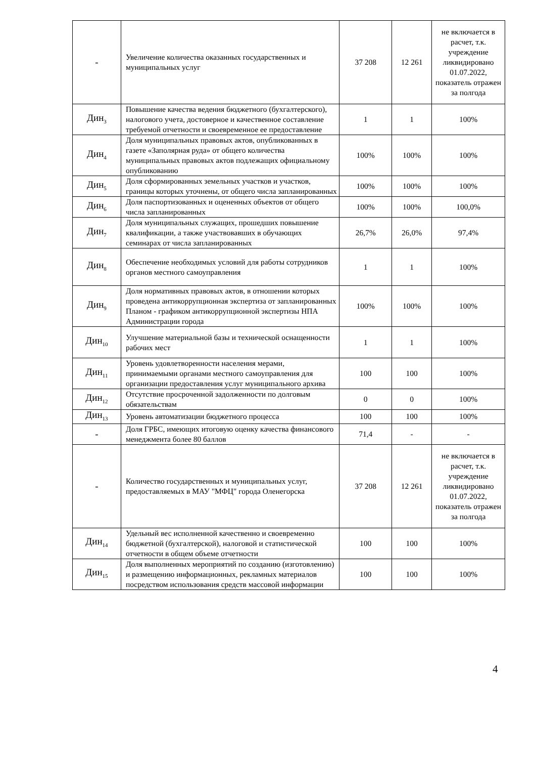| - | Увеличение количества оказанных государственных и муниципальных услуг | 37 208 | 12 261 | не включается в расчет, т.к. учреждение ликвидировано 01.07.2022, показатель отражен за полгода |
| Дин<sub>3</sub> | Повышение качества ведения бюджетного (бухгалтерского), налогового учета, достоверное и качественное составление требуемой отчетности и своевременное ее предоставление | 1 | 1 | 100% |
| Дин<sub>4</sub> | Доля муниципальных правовых актов, опубликованных в газете «Заполярная руда» от общего количества муниципальных правовых актов подлежащих официальному опубликованию | 100% | 100% | 100% |
| Дин<sub>5</sub> | Доля сформированных земельных участков и участков, границы которых уточнены, от общего числа запланированных | 100% | 100% | 100% |
| Дин<sub>6</sub> | Доля паспортизованных и оцененных объектов от общего числа запланированных | 100% | 100% | 100,0% |
| Дин<sub>7</sub> | Доля муниципальных служащих, прошедших повышение квалификации, а также участвовавших в обучающих семинарах от числа запланированных | 26,7% | 26,0% | 97,4% |
| Дин<sub>8</sub> | Обеспечение необходимых условий для работы сотрудников органов местного самоуправления | 1 | 1 | 100% |
| Дин<sub>9</sub> | Доля нормативных правовых актов, в отношении которых проведена антикоррупционная экспертиза от запланированных Планом - графиком антикоррупционной экспертизы НПА Администрации города | 100% | 100% | 100% |
| Дин<sub>10</sub> | Улучшение материальной базы и технической оснащенности рабочих мест | 1 | 1 | 100% |
| Дин<sub>11</sub> | Уровень удовлетворенности населения мерами, принимаемыми органами местного самоуправления для организации предоставления услуг муниципального архива | 100 | 100 | 100% |
| Дин<sub>12</sub> | Отсутствие просроченной задолженности по долговым обязательствам | 0 | 0 | 100% |
| Дин<sub>13</sub> | Уровень автоматизации бюджетного процесса | 100 | 100 | 100% |
| - | Доля ГРБС, имеющих итоговую оценку качества финансового менеджмента более 80 баллов | 71,4 | - | - |
| - | Количество государственных и муниципальных услуг, предоставляемых в МАУ "МФЦ" города Оленегорска | 37 208 | 12 261 | не включается в расчет, т.к. учреждение ликвидировано 01.07.2022, показатель отражен за полгода |
| Дин<sub>14</sub> | Удельный вес исполненной качественно и своевременно бюджетной (бухгалтерской), налоговой и статистической отчетности в общем объеме отчетности | 100 | 100 | 100% |
| Дин<sub>15</sub> | Доля выполненных мероприятий по созданию (изготовлению) и размещению информационных, рекламных материалов посредством использования средств массовой информации | 100 | 100 | 100% |
4